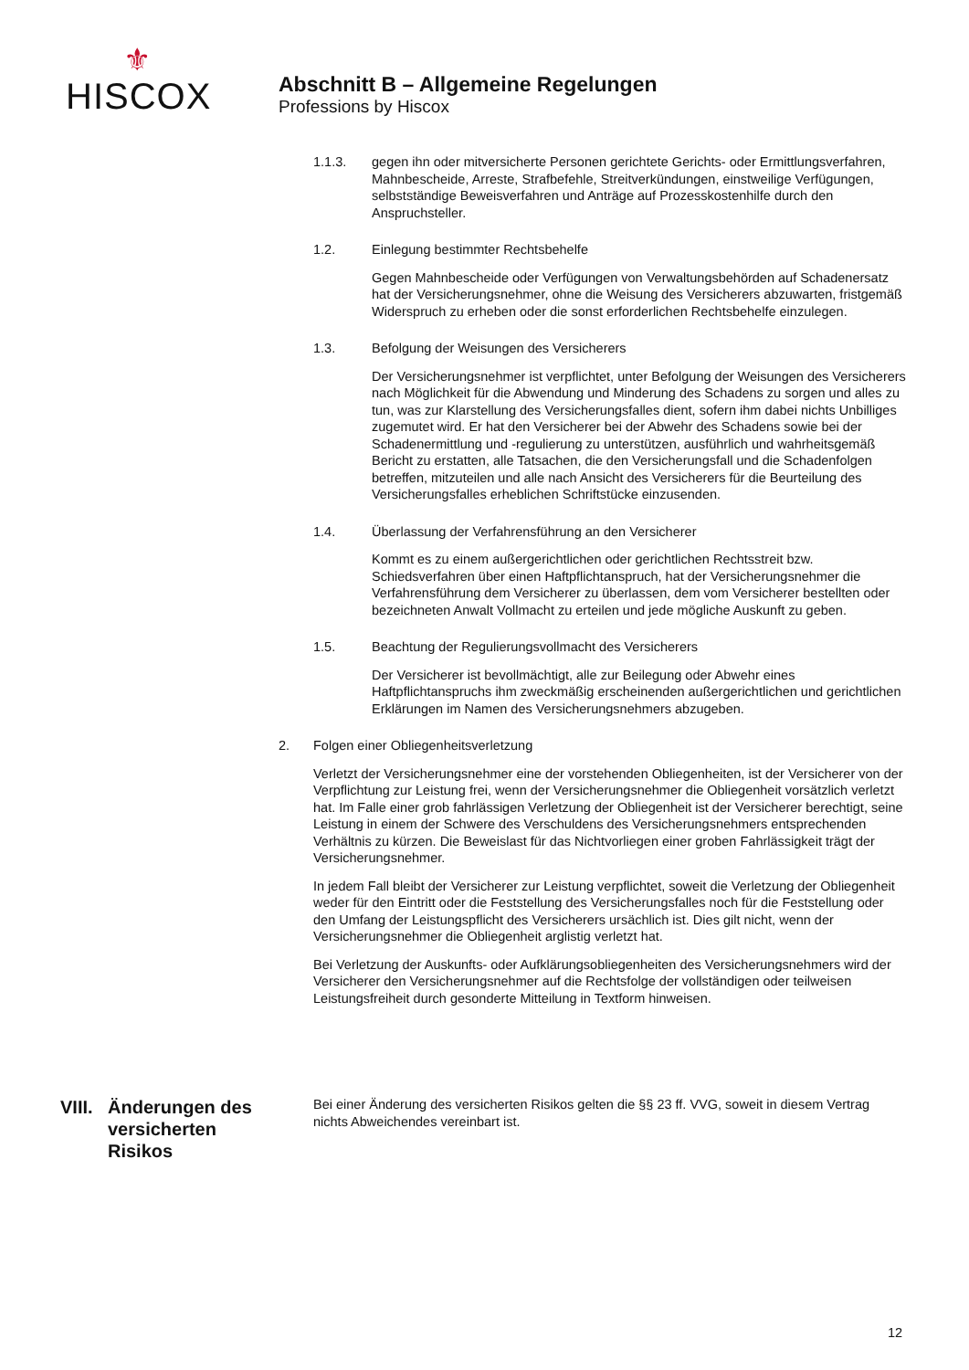⚜
HISCOX
Abschnitt B – Allgemeine Regelungen
Professions by Hiscox
1.1.3. gegen ihn oder mitversicherte Personen gerichtete Gerichts- oder Ermittlungsverfahren, Mahnbescheide, Arreste, Strafbefehle, Streitverkündungen, einstweilige Verfügungen, selbstständige Beweisverfahren und Anträge auf Prozesskostenhilfe durch den Anspruchsteller.
1.2. Einlegung bestimmter Rechtsbehelfe
Gegen Mahnbescheide oder Verfügungen von Verwaltungsbehörden auf Schadenersatz hat der Versicherungsnehmer, ohne die Weisung des Versicherers abzuwarten, fristgemäß Widerspruch zu erheben oder die sonst erforderlichen Rechtsbehelfe einzulegen.
1.3. Befolgung der Weisungen des Versicherers
Der Versicherungsnehmer ist verpflichtet, unter Befolgung der Weisungen des Versicherers nach Möglichkeit für die Abwendung und Minderung des Schadens zu sorgen und alles zu tun, was zur Klarstellung des Versicherungsfalles dient, sofern ihm dabei nichts Unbilliges zugemutet wird. Er hat den Versicherer bei der Abwehr des Schadens sowie bei der Schadenermittlung und -regulierung zu unterstützen, ausführlich und wahrheitsgemäß Bericht zu erstatten, alle Tatsachen, die den Versicherungsfall und die Schadenfolgen betreffen, mitzuteilen und alle nach Ansicht des Versicherers für die Beurteilung des Versicherungsfalles erheblichen Schriftstücke einzusenden.
1.4. Überlassung der Verfahrensführung an den Versicherer
Kommt es zu einem außergerichtlichen oder gerichtlichen Rechtsstreit bzw. Schiedsverfahren über einen Haftpflichtanspruch, hat der Versicherungsnehmer die Verfahrensführung dem Versicherer zu überlassen, dem vom Versicherer bestellten oder bezeichneten Anwalt Vollmacht zu erteilen und jede mögliche Auskunft zu geben.
1.5. Beachtung der Regulierungsvollmacht des Versicherers
Der Versicherer ist bevollmächtigt, alle zur Beilegung oder Abwehr eines Haftpflichtanspruchs ihm zweckmäßig erscheinenden außergerichtlichen und gerichtlichen Erklärungen im Namen des Versicherungsnehmers abzugeben.
2. Folgen einer Obliegenheitsverletzung
Verletzt der Versicherungsnehmer eine der vorstehenden Obliegenheiten, ist der Versicherer von der Verpflichtung zur Leistung frei, wenn der Versicherungsnehmer die Obliegenheit vorsätzlich verletzt hat. Im Falle einer grob fahrlässigen Verletzung der Obliegenheit ist der Versicherer berechtigt, seine Leistung in einem der Schwere des Verschuldens des Versicherungsnehmers entsprechenden Verhältnis zu kürzen. Die Beweislast für das Nichtvorliegen einer groben Fahrlässigkeit trägt der Versicherungsnehmer.
In jedem Fall bleibt der Versicherer zur Leistung verpflichtet, soweit die Verletzung der Obliegenheit weder für den Eintritt oder die Feststellung des Versicherungsfalles noch für die Feststellung oder den Umfang der Leistungspflicht des Versicherers ursächlich ist. Dies gilt nicht, wenn der Versicherungsnehmer die Obliegenheit arglistig verletzt hat.
Bei Verletzung der Auskunfts- oder Aufklärungsobliegenheiten des Versicherungsnehmers wird der Versicherer den Versicherungsnehmer auf die Rechtsfolge der vollständigen oder teilweisen Leistungsfreiheit durch gesonderte Mitteilung in Textform hinweisen.
VIII. Änderungen des
versicherten
Risikos
Bei einer Änderung des versicherten Risikos gelten die §§ 23 ff. VVG, soweit in diesem Vertrag nichts Abweichendes vereinbart ist.
12